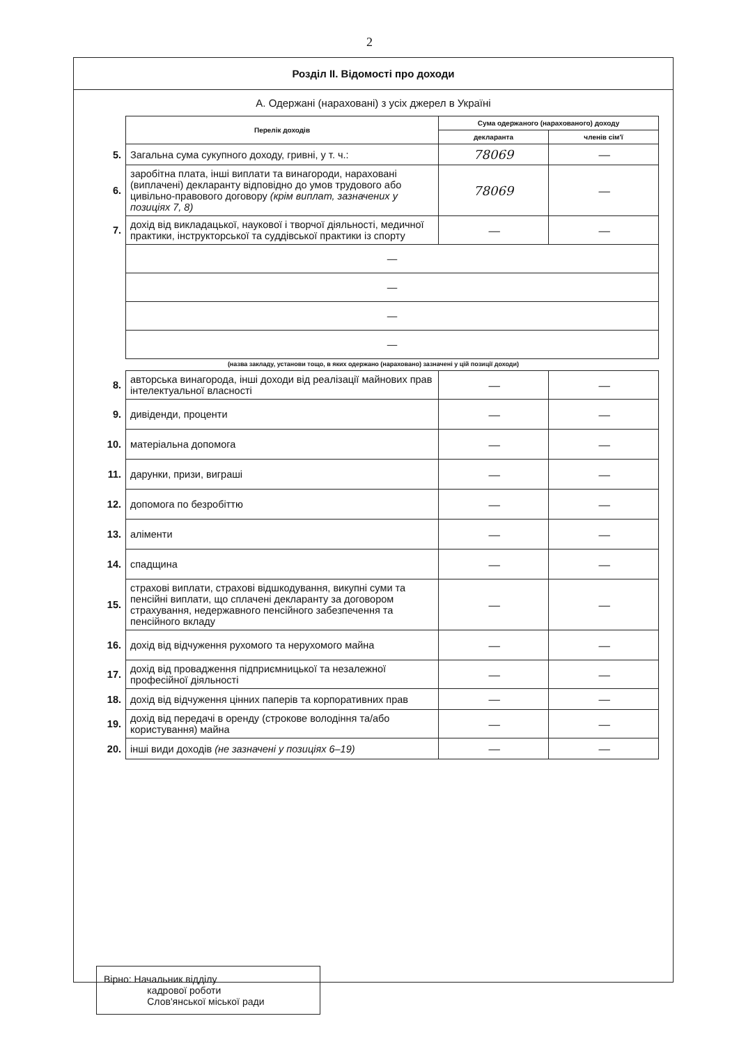2
Розділ ІІ. Відомості про доходи
А. Одержані (нараховані) з усіх джерел в Україні
| | Перелік доходів | Сума одержаного (нарахованого) доходу | |
| | | декларанта | членів сім'ї |
| 5. | Загальна сума сукупного доходу, гривні, у т. ч.: | 78069 | — |
| 6. | заробітна плата, інші виплати та винагороди, нараховані (виплачені) декларанту відповідно до умов трудового або цивільно-правового договору (крім виплат, зазначених у позиціях 7, 8) | 78069 | — |
| 7. | дохід від викладацької, наукової і творчої діяльності, медичної практики, інструкторської та суддівської практики із спорту | — | — |
| | — | | |
| | — | | |
| | — | | |
| | — | | |
(назва закладу, установи тощо, в яких одержано (нараховано) зазначені у цій позиції доходи)
| 8. | авторська винагорода, інші доходи від реалізації майнових прав інтелектуальної власності | — | — |
| 9. | дивіденди, проценти | — | — |
| 10. | матеріальна допомога | — | — |
| 11. | дарунки, призи, виграші | — | — |
| 12. | допомога по безробіттю | — | — |
| 13. | аліменти | — | — |
| 14. | спадщина | — | — |
| 15. | страхові виплати, страхові відшкодування, викупні суми та пенсійні виплати, що сплачені декларанту за договором страхування, недержавного пенсійного забезпечення та пенсійного вкладу | — | — |
| 16. | дохід від відчуження рухомого та нерухомого майна | — | — |
| 17. | дохід від провадження підприємницької та незалежної професійної діяльності | — | — |
| 18. | дохід від відчуження цінних паперів та корпоративних прав | — | — |
| 19. | дохід від передачі в оренду (строкове володіння та/або користування) майна | — | — |
| 20. | інші види доходів (не зазначені у позиціях 6–19) | — | — |
Вірно: Начальник відділу
кадрової роботи
Слов'янської міської ради